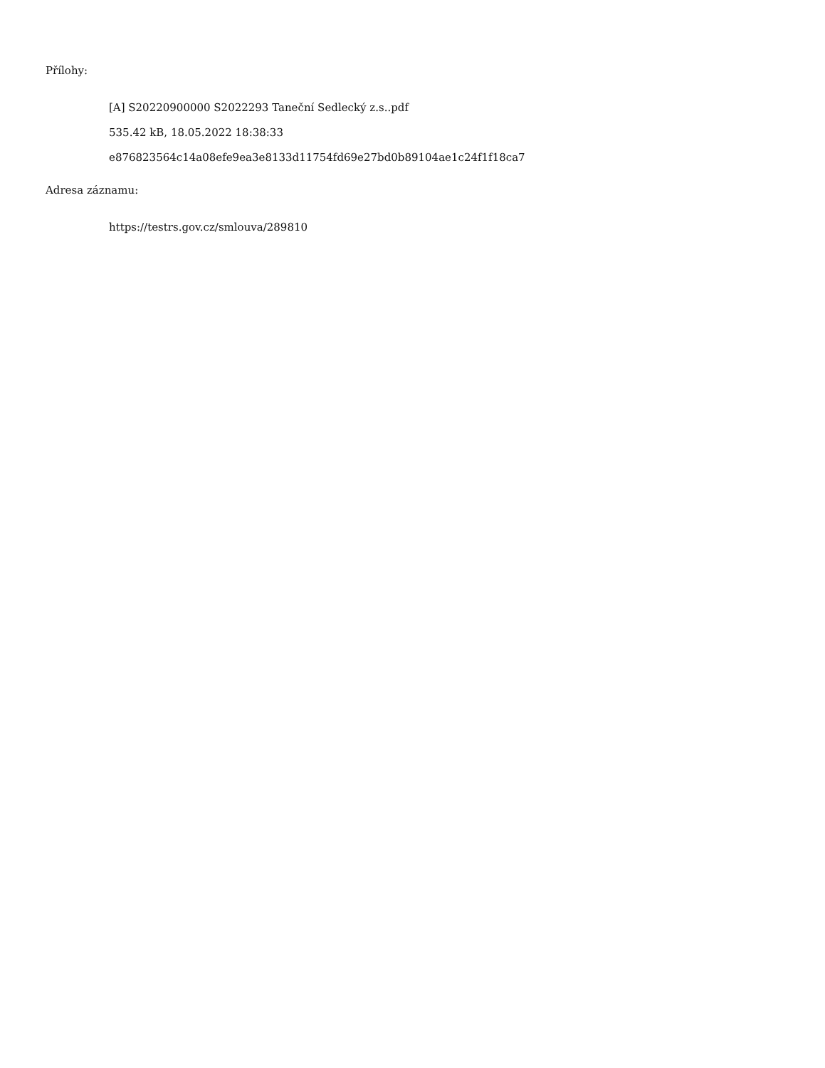Přílohy:
[A] S20220900000 S2022293 Taneční Sedlecký z.s..pdf
535.42 kB, 18.05.2022 18:38:33
e876823564c14a08efe9ea3e8133d11754fd69e27bd0b89104ae1c24f1f18ca7
Adresa záznamu:
https://testrs.gov.cz/smlouva/289810